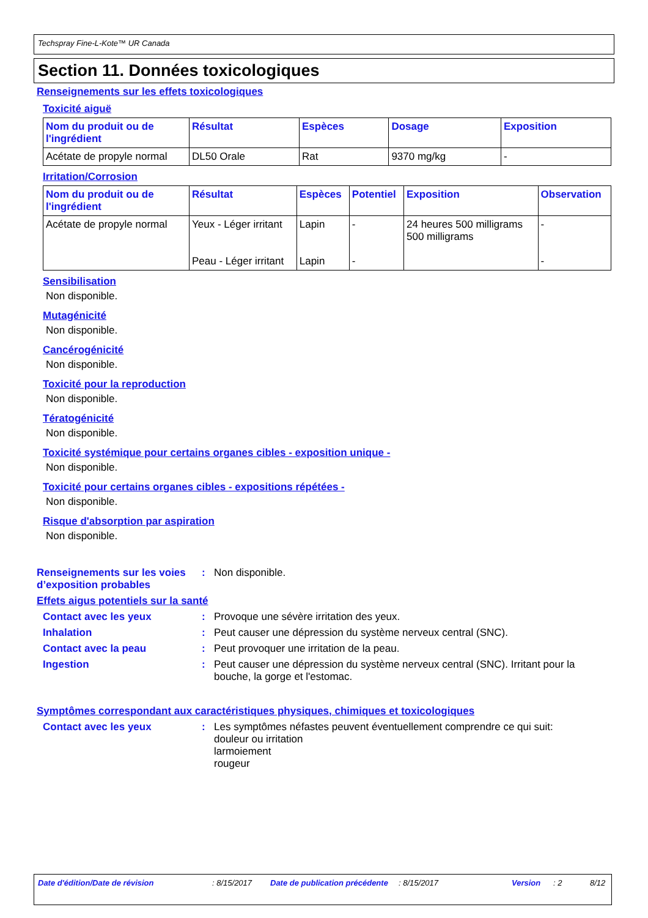Techspray Fine-L-Kote™ UR Canada
Section 11. Données toxicologiques
Renseignements sur les effets toxicologiques
Toxicité aiguë
| Nom du produit ou de l'ingrédient | Résultat | Espèces | Dosage | Exposition |
| --- | --- | --- | --- | --- |
| Acétate de propyle normal | DL50 Orale | Rat | 9370 mg/kg | - |
Irritation/Corrosion
| Nom du produit ou de l'ingrédient | Résultat | Espèces | Potentiel | Exposition | Observation |
| --- | --- | --- | --- | --- | --- |
| Acétate de propyle normal | Yeux - Léger irritant Peau - Léger irritant | Lapin Lapin | - - | 24 heures 500 milligrams 500 milligrams | - - |
Sensibilisation
Non disponible.
Mutagénicité
Non disponible.
Cancérogénicité
Non disponible.
Toxicité pour la reproduction
Non disponible.
Tératogénicité
Non disponible.
Toxicité systémique pour certains organes cibles - exposition unique -
Non disponible.
Toxicité pour certains organes cibles - expositions répétées -
Non disponible.
Risque d'absorption par aspiration
Non disponible.
Renseignements sur les voies d’exposition probables
: Non disponible.
Effets aigus potentiels sur la santé
Contact avec les yeux : Provoque une sévère irritation des yeux.
Inhalation : Peut causer une dépression du système nerveux central (SNC).
Contact avec la peau : Peut provoquer une irritation de la peau.
Ingestion : Peut causer une dépression du système nerveux central (SNC). Irritant pour la bouche, la gorge et l'estomac.
Symptômes correspondant aux caractéristiques physiques, chimiques et toxicologiques
Contact avec les yeux : Les symptômes néfastes peuvent éventuellement comprendre ce qui suit:
douleur ou irritation
larmoiement
rougeur
Date d'édition/Date de révision : 8/15/2017 Date de publication précédente
: 8/15/2017 Version : 2 8/12